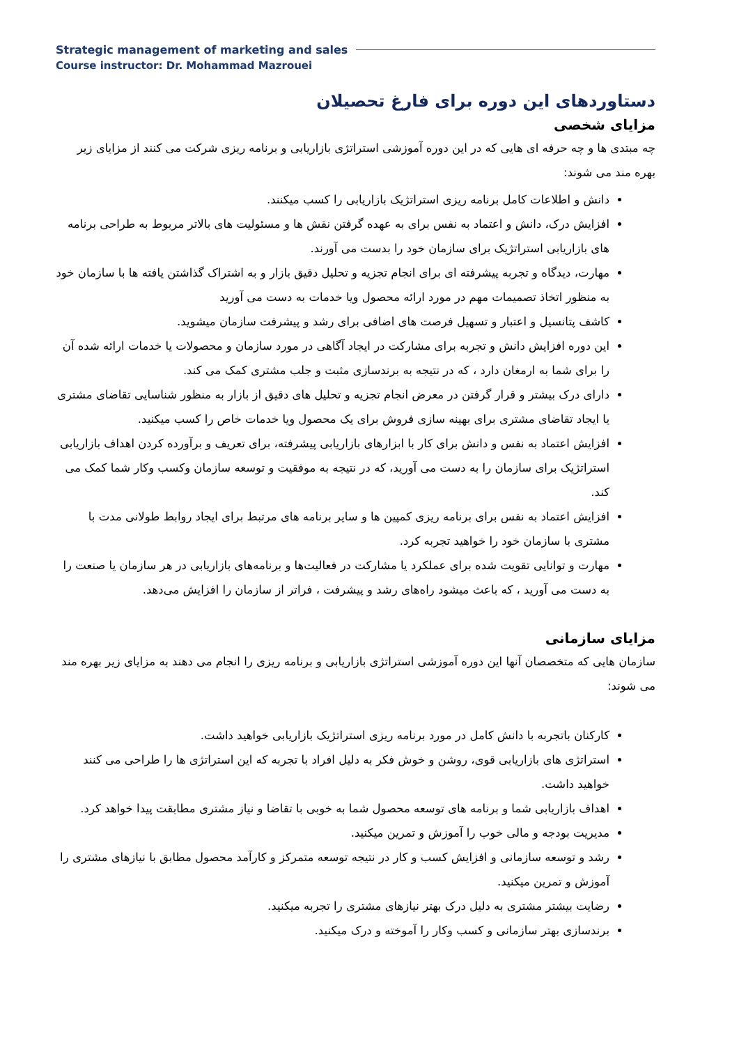Strategic management of marketing and sales
Course instructor: Dr. Mohammad Mazrouei
دستاوردهای این دوره برای فارغ تحصیلان
مزایای شخصی
چه مبتدی ها و چه حرفه ای هایی که در این دوره آموزشی استراتژی بازاریابی و برنامه ریزی شرکت می کنند از مزایای زیر بهره مند می شوند:
دانش و اطلاعات کامل برنامه ریزی استراتژیک بازاریابی را کسب میکنند.
افزایش درک، دانش و اعتماد به نفس برای به عهده گرفتن نقش ها و مسئولیت های بالاتر مربوط به طراحی برنامه های بازاریابی استراتژیک برای سازمان خود را بدست می آورند.
مهارت، دیدگاه و تجربه پیشرفته ای برای انجام تجزیه و تحلیل دقیق بازار و به اشتراک گذاشتن یافته ها با سازمان خود به منظور اتخاذ تصمیمات مهم در مورد ارائه محصول ویا خدمات به دست می آورید
کاشف پتانسیل و اعتبار و تسهیل فرصت های اضافی برای رشد و پیشرفت سازمان میشوید.
این دوره افزایش دانش و تجربه برای مشارکت در ایجاد آگاهی در مورد سازمان و محصولات یا خدمات ارائه شده آن را برای شما به ارمغان دارد ، که در نتیجه به برندسازی مثبت و جلب مشتری کمک می کند.
دارای درک بیشتر و قرار گرفتن در معرض انجام تجزیه و تحلیل های دقیق از بازار به منظور شناسایی تقاضای مشتری یا ایجاد تقاضای مشتری برای بهینه سازی فروش برای یک محصول ویا خدمات خاص را کسب میکنید.
افزایش اعتماد به نفس و دانش برای کار با ابزارهای بازاریابی پیشرفته، برای تعریف و برآورده کردن اهداف بازاریابی استراتژیک برای سازمان را به دست می آورید، که در نتیجه به موفقیت و توسعه سازمان وکسب وکار شما کمک می کند.
افزایش اعتماد به نفس برای برنامه ریزی کمپین ها و سایر برنامه های مرتبط برای ایجاد روابط طولانی مدت با مشتری با سازمان خود را خواهید تجربه کرد.
مهارت و توانایی تقویت شده برای عملکرد یا مشارکت در فعالیت‌ها و برنامه‌های بازاریابی در هر سازمان یا صنعت را به دست می آورید ، که باعث میشود راه‌های رشد و پیشرفت ، فراتر از سازمان را افزایش می‌دهد.
مزایای سازمانی
سازمان هایی که متخصصان آنها این دوره آموزشی استراتژی بازاریابی و برنامه ریزی را انجام می دهند به مزایای زیر بهره مند می شوند:
کارکنان باتجربه با دانش کامل در مورد برنامه ریزی استراتژیک بازاریابی خواهید داشت.
استراتژی های بازاریابی قوی، روشن و خوش فکر به دلیل افراد با تجربه که این استراتژی ها را طراحی می کنند خواهید داشت.
اهداف بازاریابی شما و برنامه های توسعه محصول شما به خوبی با تقاضا و نیاز مشتری مطابقت پیدا خواهد کرد.
مدیریت بودجه و مالی خوب را آموزش و تمرین میکنید.
رشد و توسعه سازمانی و افزایش کسب و کار در نتیجه توسعه متمرکز و کارآمد محصول مطابق با نیازهای مشتری را آموزش و تمرین میکنید.
رضایت بیشتر مشتری به دلیل درک بهتر نیازهای مشتری را تجربه میکنید.
برندسازی بهتر سازمانی و کسب وکار را آموخته و درک میکنید.